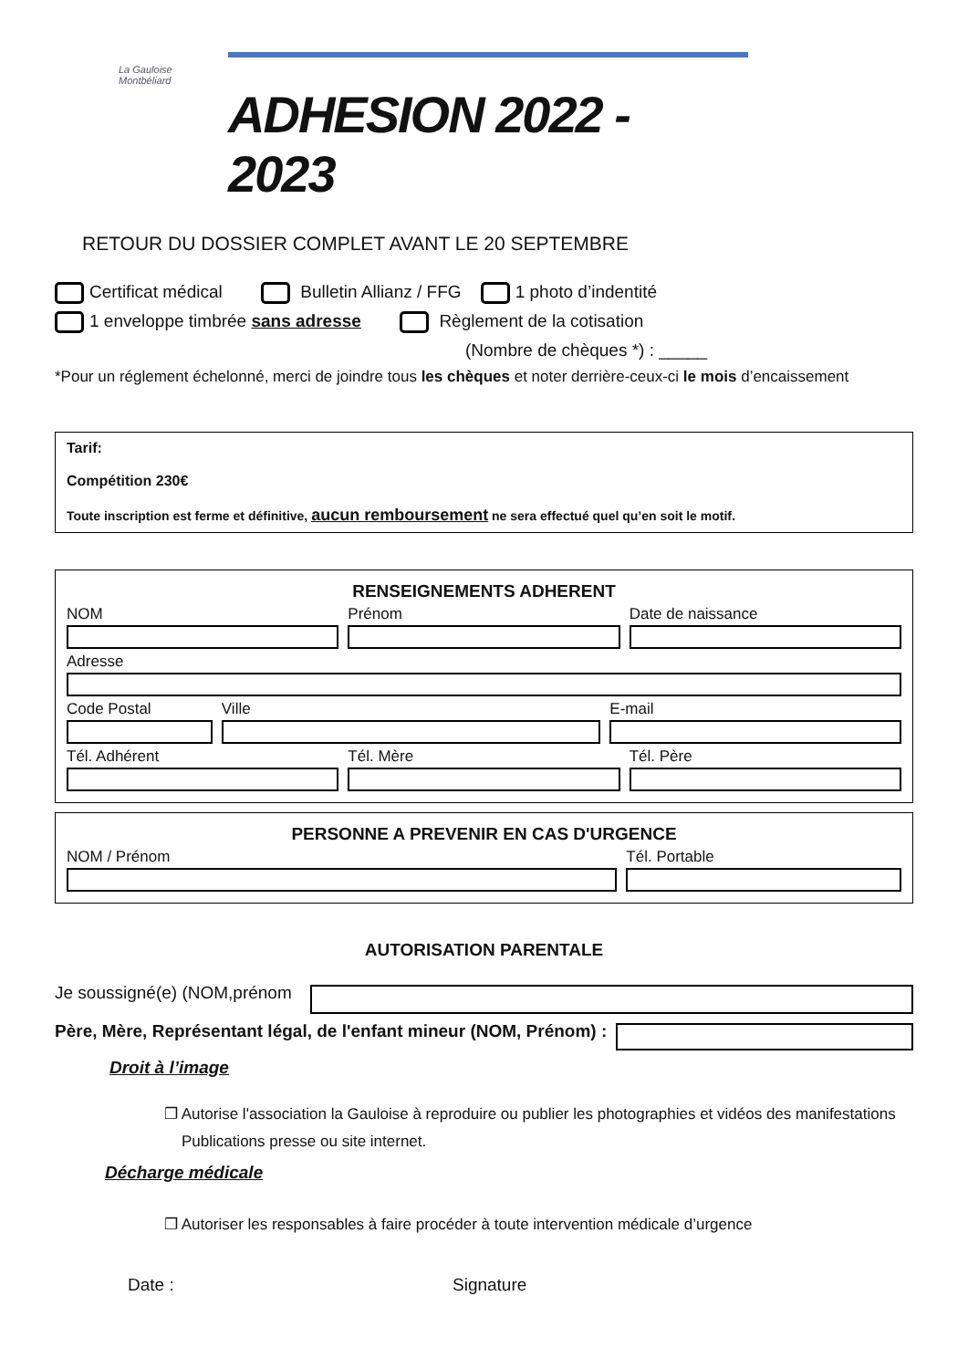La Gauloise Montbéliard
ADHESION 2022 - 2023
RETOUR DU DOSSIER COMPLET AVANT LE 20 SEPTEMBRE
Certificat médical Bulletin Allianz / FFG 1 photo d’indentité
1 enveloppe timbrée sans adresse Règlement de la cotisation
(Nombre de chèques *) : _____
*Pour un réglement échelonné, merci de joindre tous les chèques et noter derrière-ceux-ci le mois d’encaissement
Tarif:
Compétition 230€
Toute inscription est ferme et définitive, aucun remboursement ne sera effectué quel qu’en soit le motif.
RENSEIGNEMENTS ADHERENT
NOM Prénom Date de naissance
Adresse
Code Postal Ville E-mail
Tél. Adhérent Tél. Mère Tél. Père
PERSONNE A PREVENIR EN CAS D'URGENCE
NOM / Prénom Tél. Portable
AUTORISATION PARENTALE
Je soussigné(e) (NOM,prénom
Père, Mère, Représentant légal, de l'enfant mineur (NOM, Prénom) :
Droit à l’image
❐ Autorise l'association la Gauloise à reproduire ou publier les photographies et vidéos des manifestations
Publications presse ou site internet.
Décharge médicale
❐ Autoriser les responsables à faire procéder à toute intervention médicale d’urgence
Date : Signature